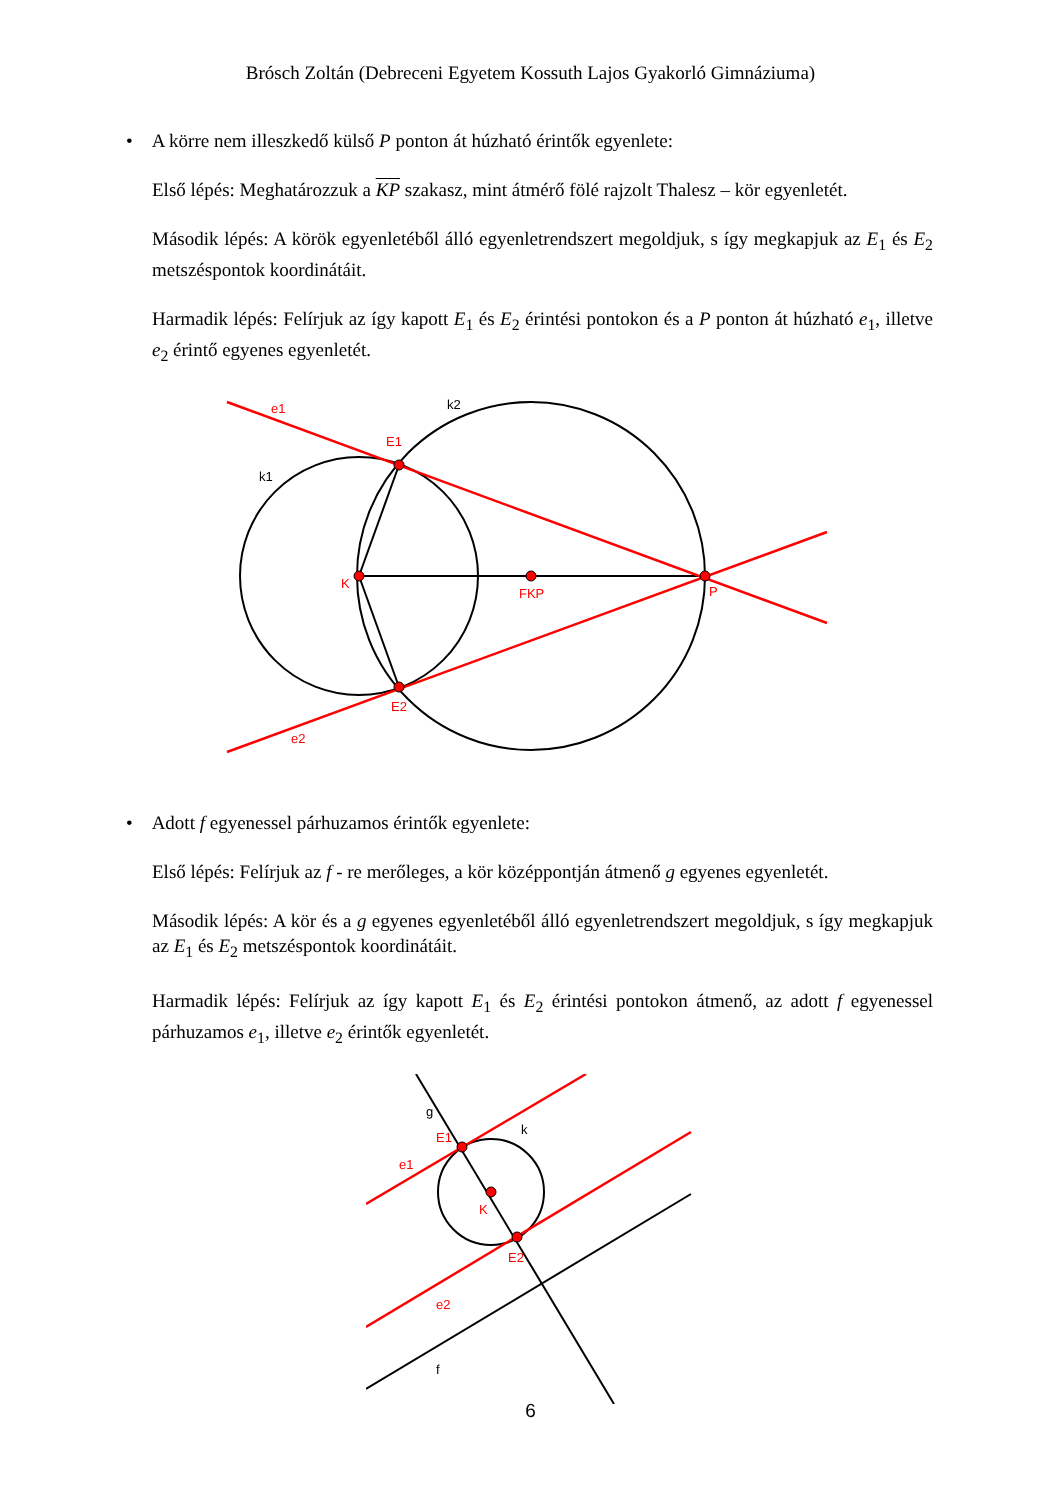Brósch Zoltán (Debreceni Egyetem Kossuth Lajos Gyakorló Gimnáziuma)
• A körre nem illeszkedő külső P ponton át húzható érintők egyenlete:
Első lépés: Meghatározzuk a KP szakasz, mint átmérő fölé rajzolt Thalesz – kör egyenletét.
Második lépés: A körök egyenletéből álló egyenletrendszert megoldjuk, s így megkapjuk az E<sub>1</sub> és E<sub>2</sub> metszéspontok koordinátáit.
Harmadik lépés: Felírjuk az így kapott E<sub>1</sub> és E<sub>2</sub> érintési pontokon és a P ponton át húzható e<sub>1</sub>, illetve e<sub>2</sub> érintő egyenes egyenletét.
e1
k2
E1
k1
K
FKP
P
E2
e2
• Adott f egyenessel párhuzamos érintők egyenlete:
Első lépés: Felírjuk az f - re merőleges, a kör középpontján átmenő g egyenes egyenletét.
Második lépés: A kör és a g egyenes egyenletéből álló egyenletrendszert megoldjuk, s így megkapjuk az E<sub>1</sub> és E<sub>2</sub> metszéspontok koordinátáit.
Harmadik lépés: Felírjuk az így kapott E<sub>1</sub> és E<sub>2</sub> érintési pontokon átmenő, az adott f egyenessel párhuzamos e<sub>1</sub>, illetve e<sub>2</sub> érintők egyenletét.
g
E1
k
e1
K
E2
e2
f
6